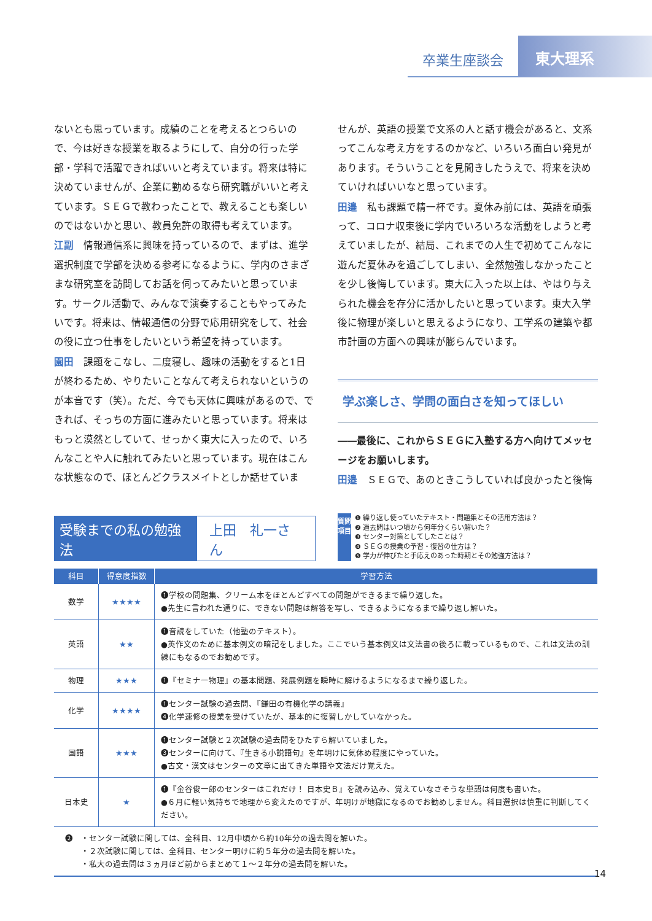卒業生座談会
東大理系
ないとも思っています。成績のことを考えるとつらいので、今は好きな授業を取るようにして、自分の行った学部・学科で活躍できればいいと考えています。将来は特に決めていませんが、企業に勤めるなら研究職がいいと考えています。ＳＥＧで教わったことで、教えることも楽しいのではないかと思い、教員免許の取得も考えています。
江副　情報通信系に興味を持っているので、まずは、進学選択制度で学部を決める参考になるように、学内のさまざまな研究室を訪問してお話を伺ってみたいと思っています。サークル活動で、みんなで演奏することもやってみたいです。将来は、情報通信の分野で応用研究をして、社会の役に立つ仕事をしたいという希望を持っています。
園田　課題をこなし、二度寝し、趣味の活動をすると1日が終わるため、やりたいことなんて考えられないというのが本音です（笑）。ただ、今でも天体に興味があるので、できれば、そっちの方面に進みたいと思っています。将来はもっと漠然としていて、せっかく東大に入ったので、いろんなことや人に触れてみたいと思っています。現在はこんな状態なので、ほとんどクラスメイトとしか話せていま
せんが、英語の授業で文系の人と話す機会があると、文系ってこんな考え方をするのかなど、いろいろ面白い発見があります。そういうことを見聞きしたうえで、将来を決めていければいいなと思っています。
田邉　私も課題で精一杯です。夏休み前には、英語を頑張って、コロナ収束後に学内でいろいろな活動をしようと考えていましたが、結局、これまでの人生で初めてこんなに遊んだ夏休みを過ごしてしまい、全然勉強しなかったことを少し後悔しています。東大に入った以上は、やはり与えられた機会を存分に活かしたいと思っています。東大入学後に物理が楽しいと思えるようになり、工学系の建築や都市計画の方面への興味が膨らんでいます。
学ぶ楽しさ、学問の面白さを知ってほしい
――最後に、これからＳＥＧに入塾する方へ向けてメッセージをお願いします。
田邉　ＳＥＧで、あのときこうしていれば良かったと後悔
受験までの私の勉強法 上田　礼一さん
質問項目
❶ 繰り返し使っていたテキスト・問題集とその活用方法は？
❷ 過去問はいつ頃から何年分くらい解いた？
❸ センター対策としてしたことは？
❹ ＳＥＧの授業の予習・復習の仕方は？
❺ 学力が伸びたと手応えのあった時期とその勉強方法は？
| 科目 | 得意度指数 | 学習方法 |
| --- | --- | --- |
| 数学 | ★★★★ | ❶学校の問題集、クリーム本をほとんどすべての問題ができるまで繰り返した。 ●先生に言われた通りに、できない問題は解答を写し、できるようになるまで繰り返し解いた。 |
| 英語 | ★★ | ❶音読をしていた（他塾のテキスト）。 ●英作文のために基本例文の暗記をしました。ここでいう基本例文は文法書の後ろに載っているもので、これは文法の訓練にもなるのでお勧めです。 |
| 物理 | ★★★ | ❶『セミナー物理』の基本問題、発展例題を瞬時に解けるようになるまで繰り返した。 |
| 化学 | ★★★★ | ❶センター試験の過去問、『鎌田の有機化学の講義』 ❹化学速修の授業を受けていたが、基本的に復習しかしていなかった。 |
| 国語 | ★★★ | ❶センター試験と２次試験の過去問をひたすら解いていました。 ❸センターに向けて、『生きる小説語句』を年明けに気休め程度にやっていた。 ●古文・漢文はセンターの文章に出てきた単語や文法だけ覚えた。 |
| 日本史 | ★ | ❶『金谷俊一郎のセンターはこれだけ！ 日本史Ｂ』を読み込み、覚えていなさそうな単語は何度も書いた。 ●６月に軽い気持ちで地理から変えたのですが、年明けが地獄になるのでお勧めしません。科目選択は慎重に判断してください。 |
| ❷ ・センター試験に関しては、全科目、12月中頃から約10年分の過去問を解いた。 ・２次試験に関しては、全科目、センター明けに約５年分の過去問を解いた。 ・私大の過去問は３ヵ月ほど前からまとめて１～２年分の過去問を解いた。 | | |
14